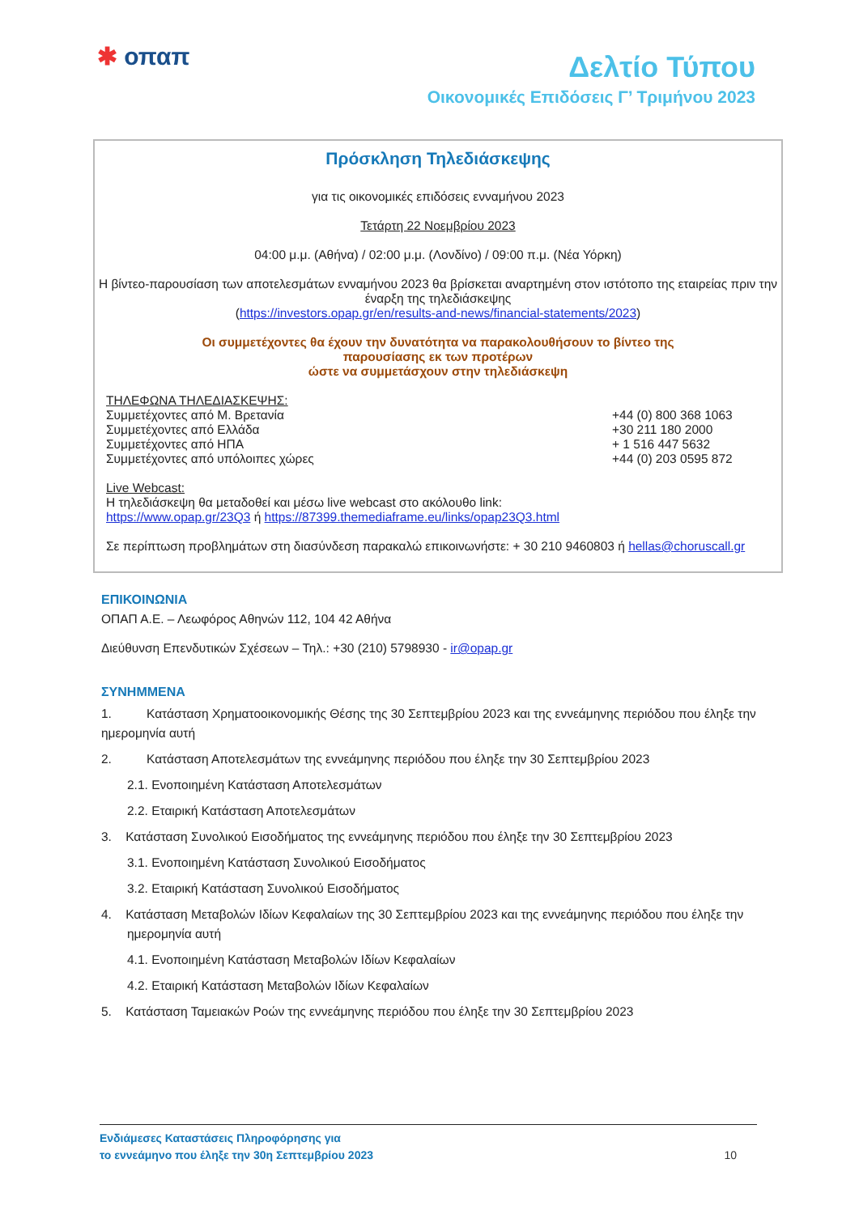✱ οπαπ
Δελτίο Τύπου
Οικονομικές Επιδόσεις Γ’ Τριμήνου 2023
Πρόσκληση Τηλεδιάσκεψης
για τις οικονομικές επιδόσεις ενναμήνου 2023
Τετάρτη 22 Νοεμβρίου 2023
04:00 μ.μ. (Αθήνα) / 02:00 μ.μ. (Λονδίνο) / 09:00 π.μ. (Νέα Υόρκη)
Η βίντεο-παρουσίαση των αποτελεσμάτων ενναμήνου 2023 θα βρίσκεται αναρτημένη στον ιστότοπο της εταιρείας πριν την έναρξη της τηλεδιάσκεψης
(https://investors.opap.gr/en/results-and-news/financial-statements/2023)
Οι συμμετέχοντες θα έχουν την δυνατότητα να παρακολουθήσουν το βίντεο της
παρουσίασης εκ των προτέρων
ώστε να συμμετάσχουν στην τηλεδιάσκεψη
ΤΗΛΕΦΩΝΑ ΤΗΛΕΔΙΑΣΚΕΨΗΣ:
Συμμετέχοντες από Μ. Βρετανία +44 (0) 800 368 1063
Συμμετέχοντες από Ελλάδα +30 211 180 2000
Συμμετέχοντες από ΗΠΑ + 1 516 447 5632
Συμμετέχοντες από υπόλοιπες χώρες
+44 (0) 203 0595 872
Live Webcast:
Η τηλεδιάσκεψη θα μεταδοθεί και μέσω live webcast στο ακόλουθο link:
https://www.opap.gr/23Q3 ή https://87399.themediaframe.eu/links/opap23Q3.html
Σε περίπτωση προβλημάτων στη διασύνδεση παρακαλώ επικοινωνήστε: + 30 210 9460803 ή hellas@choruscall.gr
ΕΠΙΚΟΙΝΩΝΙΑ
ΟΠΑΠ Α.Ε. – Λεωφόρος Αθηνών 112, 104 42 Αθήνα
Διεύθυνση Επενδυτικών Σχέσεων – Τηλ.: +30 (210) 5798930 - ir@opap.gr
ΣΥΝΗΜΜΕΝΑ
1. Κατάσταση Χρηματοοικονομικής Θέσης της 30 Σεπτεμβρίου 2023 και της εννεάμηνης περιόδου που έληξε την ημερομηνία αυτή
2. Κατάσταση Αποτελεσμάτων της εννεάμηνης περιόδου που έληξε την 30 Σεπτεμβρίου 2023
2.1. Ενοποιημένη Κατάσταση Αποτελεσμάτων
2.2. Εταιρική Κατάσταση Αποτελεσμάτων
3. Κατάσταση Συνολικού Εισοδήματος της εννεάμηνης περιόδου που έληξε την 30 Σεπτεμβρίου 2023
3.1. Ενοποιημένη Κατάσταση Συνολικού Εισοδήματος
3.2. Εταιρική Κατάσταση Συνολικού Εισοδήματος
4. Κατάσταση Μεταβολών Ιδίων Κεφαλαίων της 30 Σεπτεμβρίου 2023 και της εννεάμηνης περιόδου που έληξε την ημερομηνία αυτή
4.1. Ενοποιημένη Κατάσταση Μεταβολών Ιδίων Κεφαλαίων
4.2. Εταιρική Κατάσταση Μεταβολών Ιδίων Κεφαλαίων
5. Κατάσταση Ταμειακών Ροών της εννεάμηνης περιόδου που έληξε την 30 Σεπτεμβρίου 2023
Ενδιάμεσες Καταστάσεις Πληροφόρησης για
το εννεάμηνο που έληξε την 30η Σεπτεμβρίου 2023
10